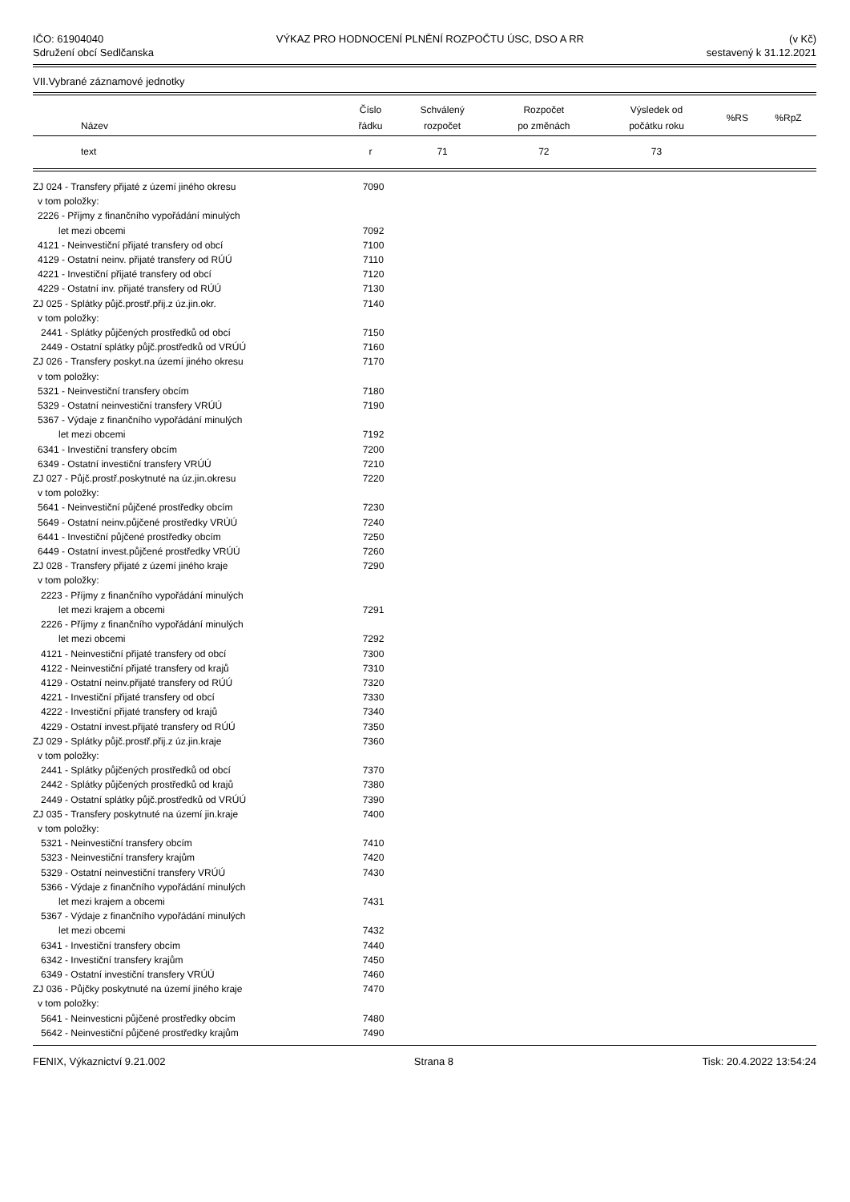IČO: 61904040
Sdružení obcí Sedlčanska
VÝKAZ PRO HODNOCENÍ PLNĚNÍ ROZPOČTU ÚSC, DSO A RR
(v Kč)
sestavený k 31.12.2021
VII.Vybrané záznamové jednotky
| Název | Číslo řádku | Schválený rozpočet | Rozpočet po změnách | Výsledek od počátku roku | %RS | %RpZ |
| --- | --- | --- | --- | --- | --- | --- |
| text | r | 71 | 72 | 73 | | |
| ZJ 024 - Transfery přijaté z území jiného okresu | 7090 | |
| v tom položky: | | |
| 2226 - Příjmy z finančního vypořádání minulých | | |
| let mezi obcemi | 7092 | |
| 4121 - Neinvestiční přijaté transfery od obcí | 7100 | |
| 4129 - Ostatní neinv. přijaté transfery od RÚÚ | 7110 | |
| 4221 - Investiční přijaté transfery od obcí | 7120 | |
| 4229 - Ostatní inv. přijaté transfery od RÚÚ | 7130 | |
| ZJ 025 - Splátky půjč.prostř.přij.z úz.jin.okr. | 7140 | |
| v tom položky: | | |
| 2441 - Splátky půjčených prostředků od obcí | 7150 | |
| 2449 - Ostatní splátky půjč.prostředků od VRÚÚ | 7160 | |
| ZJ 026 - Transfery poskyt.na území jiného okresu | 7170 | |
| v tom položky: | | |
| 5321 - Neinvestiční transfery obcím | 7180 | |
| 5329 - Ostatní neinvestiční transfery VRÚÚ | 7190 | |
| 5367 - Výdaje z finančního vypořádání minulých | | |
| let mezi obcemi | 7192 | |
| 6341 - Investiční transfery obcím | 7200 | |
| 6349 - Ostatní investiční transfery VRÚÚ | 7210 | |
| ZJ 027 - Půjč.prostř.poskytnuté na úz.jin.okresu | 7220 | |
| v tom položky: | | |
| 5641 - Neinvestiční půjčené prostředky obcím | 7230 | |
| 5649 - Ostatní neinv.půjčené prostředky VRÚÚ | 7240 | |
| 6441 - Investiční půjčené prostředky obcím | 7250 | |
| 6449 - Ostatní invest.půjčené prostředky VRÚÚ | 7260 | |
| ZJ 028 - Transfery přijaté z území jiného kraje | 7290 | |
| v tom položky: | | |
| 2223 - Příjmy z finančního vypořádání minulých | | |
| let mezi krajem a obcemi | 7291 | |
| 2226 - Příjmy z finančního vypořádání minulých | | |
| let mezi obcemi | 7292 | |
| 4121 - Neinvestiční přijaté transfery od obcí | 7300 | |
| 4122 - Neinvestiční přijaté transfery od krajů | 7310 | |
| 4129 - Ostatní neinv.přijaté transfery od RÚÚ | 7320 | |
| 4221 - Investiční přijaté transfery od obcí | 7330 | |
| 4222 - Investiční přijaté transfery od krajů | 7340 | |
| 4229 - Ostatní invest.přijaté transfery od RÚÚ | 7350 | |
| ZJ 029 - Splátky půjč.prostř.přij.z úz.jin.kraje | 7360 | |
| v tom položky: | | |
| 2441 - Splátky půjčených prostředků od obcí | 7370 | |
| 2442 - Splátky půjčených prostředků od krajů | 7380 | |
| 2449 - Ostatní splátky půjč.prostředků od VRÚÚ | 7390 | |
| ZJ 035 - Transfery poskytnuté na území jin.kraje | 7400 | |
| v tom položky: | | |
| 5321 - Neinvestiční transfery obcím | 7410 | |
| 5323 - Neinvestiční transfery krajům | 7420 | |
| 5329 - Ostatní neinvestiční transfery VRÚÚ | 7430 | |
| 5366 - Výdaje z finančního vypořádání minulých | | |
| let mezi krajem a obcemi | 7431 | |
| 5367 - Výdaje z finančního vypořádání minulých | | |
| let mezi obcemi | 7432 | |
| 6341 - Investiční transfery obcím | 7440 | |
| 6342 - Investiční transfery krajům | 7450 | |
| 6349 - Ostatní investiční transfery VRÚÚ | 7460 | |
| ZJ 036 - Půjčky poskytnuté na území jiného kraje | 7470 | |
| v tom položky: | | |
| 5641 - Neinvesticni půjčené prostředky obcím | 7480 | |
| 5642 - Neinvestiční půjčené prostředky krajům | 7490 | |
FENIX, Výkaznictví 9.21.002 Strana 8 Tisk: 20.4.2022 13:54:24